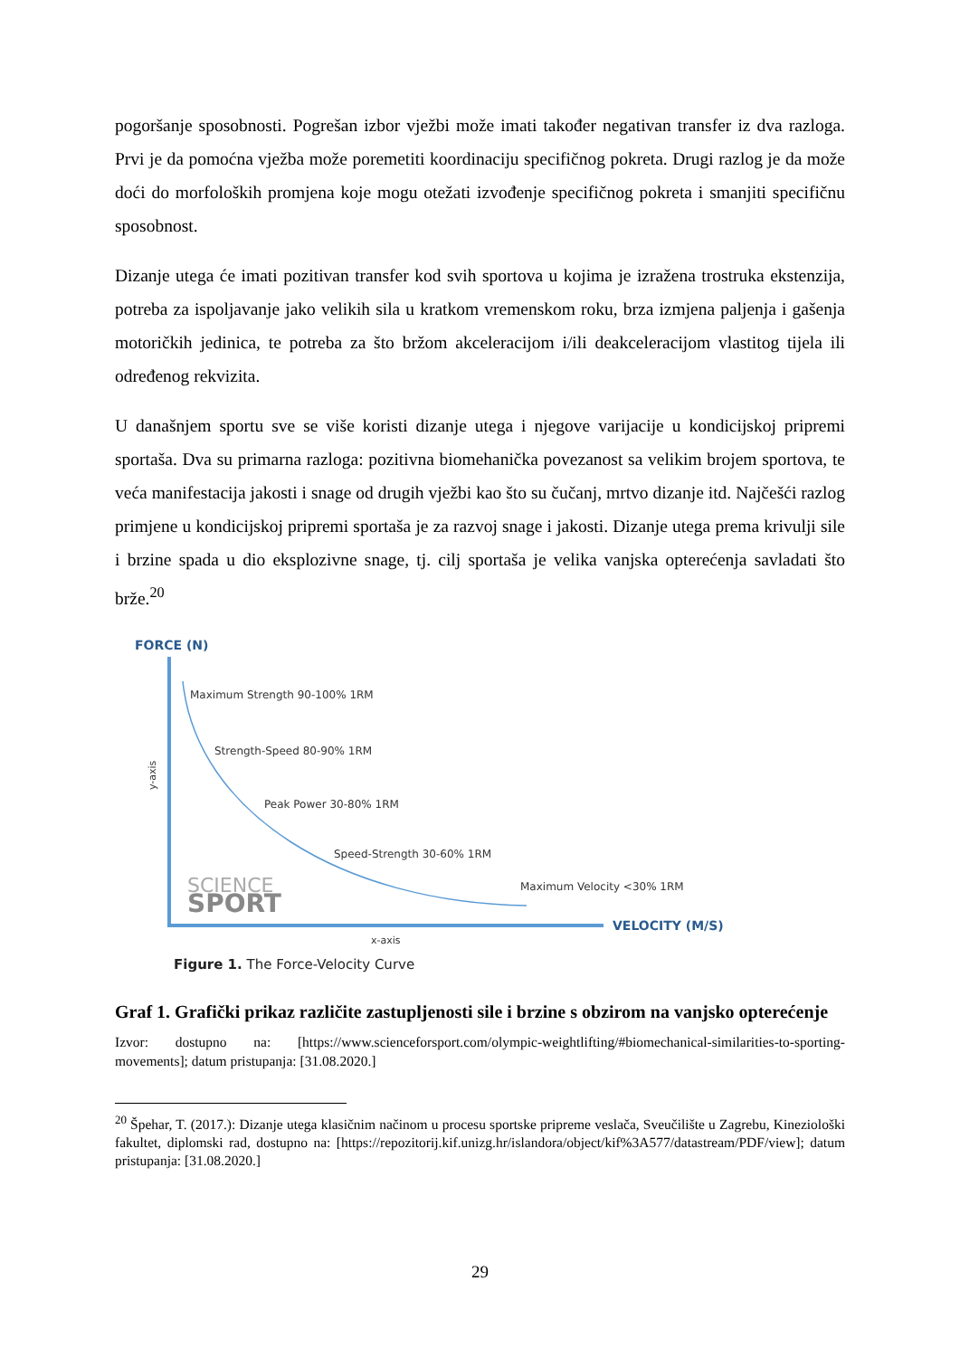pogoršanje sposobnosti. Pogrešan izbor vježbi može imati također negativan transfer iz dva razloga. Prvi je da pomoćna vježba može poremetiti koordinaciju specifičnog pokreta. Drugi razlog je da može doći do morfoloških promjena koje mogu otežati izvođenje specifičnog pokreta i smanjiti specifičnu sposobnost.
Dizanje utega će imati pozitivan transfer kod svih sportova u kojima je izražena trostruka ekstenzija, potreba za ispoljavanje jako velikih sila u kratkom vremenskom roku, brza izmjena paljenja i gašenja motoričkih jedinica, te potreba za što bržom akceleracijom i/ili deakceleracijom vlastitog tijela ili određenog rekvizita.
U današnjem sportu sve se više koristi dizanje utega i njegove varijacije u kondicijskoj pripremi sportaša. Dva su primarna razloga: pozitivna biomehanička povezanost sa velikim brojem sportova, te veća manifestacija jakosti i snage od drugih vježbi kao što su čučanj, mrtvo dizanje itd. Najčešći razlog primjene u kondicijskoj pripremi sportaša je za razvoj snage i jakosti. Dizanje utega prema krivulji sile i brzine spada u dio eksplozivne snage, tj. cilj sportaša je velika vanjska opterećenja savladati što brže.<sup>20</sup>
FORCE (N)
Maximum Strength 90-100% 1RM
Strength-Speed 80-90% 1RM
Peak Power 30-80% 1RM
Speed-Strength 30-60% 1RM
Maximum Velocity <30% 1RM
y-axis
SCIENCE
SPORT
VELOCITY (M/S)
x-axis
Figure 1. The Force-Velocity Curve
Graf 1. Grafički prikaz različite zastupljenosti sile i brzine s obzirom na vanjsko opterećenje
Izvor: dostupno na: [https://www.scienceforsport.com/olympic-weightlifting/#biomechanical-similarities-to-sporting-movements]; datum pristupanja: [31.08.2020.]
<sup>20</sup> Špehar, T. (2017.): Dizanje utega klasičnim načinom u procesu sportske pripreme veslača, Sveučilište u Zagrebu, Kineziološki fakultet, diplomski rad, dostupno na: [https://repozitorij.kif.unizg.hr/islandora/object/kif%3A577/datastream/PDF/view]; datum pristupanja: [31.08.2020.]
29